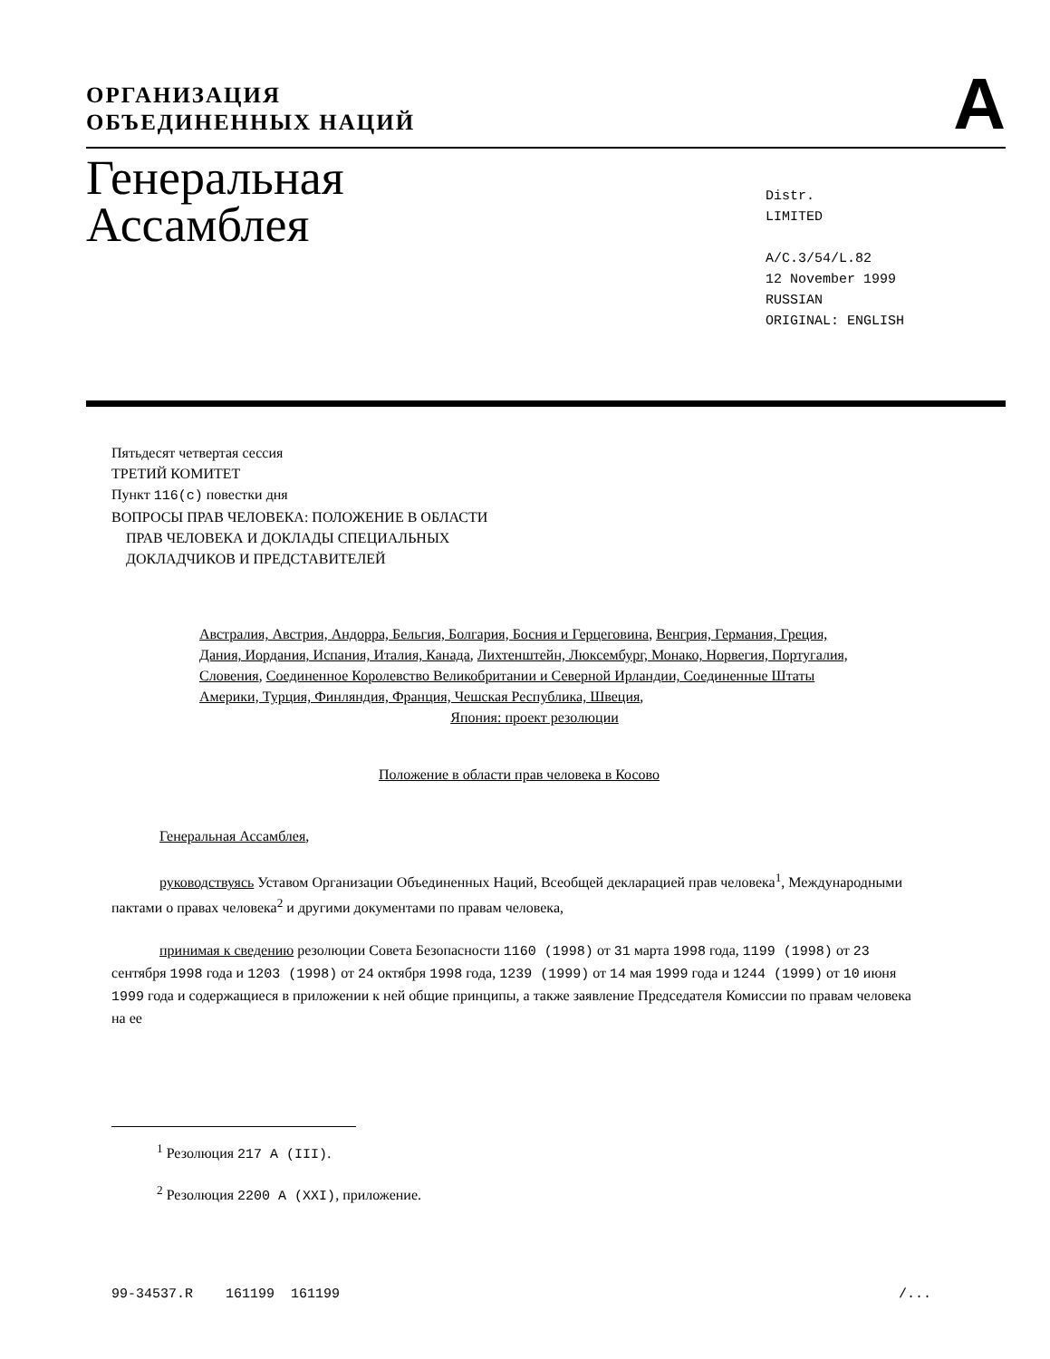ОРГАНИЗАЦИЯ
ОБЪЕДИНЕННЫХ НАЦИЙ
A
Генеральная Ассамблея
Distr.
LIMITED
A/C.3/54/L.82
12 November 1999
RUSSIAN
ORIGINAL: ENGLISH
Пятьдесят четвертая сессия
ТРЕТИЙ КОМИТЕТ
Пункт 116(c) повестки дня
ВОПРОСЫ ПРАВ ЧЕЛОВЕКА: ПОЛОЖЕНИЕ В ОБЛАСТИ
ПРАВ ЧЕЛОВЕКА И ДОКЛАДЫ СПЕЦИАЛЬНЫХ
ДОКЛАДЧИКОВ И ПРЕДСТАВИТЕЛЕЙ
Австралия, Австрия, Андорра, Бельгия, Болгария, Босния и Герцеговина, Венгрия, Германия, Греция, Дания, Иордания, Испания, Италия, Канада, Лихтенштейн, Люксембург, Монако, Норвегия, Португалия, Словения, Соединенное Королевство Великобритании и Северной Ирландии, Соединенные Штаты Америки, Турция, Финляндия, Франция, Чешская Республика, Швеция,
Япония: проект резолюции
Положение в области прав человека в Косово
Генеральная Ассамблея,
руководствуясь Уставом Организации Объединенных Наций, Всеобщей декларацией прав человека<sup>1</sup>, Международными пактами о правах человека<sup>2</sup> и другими документами по правам человека,
принимая к сведению резолюции Совета Безопасности 1160 (1998) от 31 марта 1998 года, 1199 (1998) от 23 сентября 1998 года и 1203 (1998) от 24 октября 1998 года, 1239 (1999) от 14 мая 1999 года и 1244 (1999) от 10 июня 1999 года и содержащиеся в приложении к ней общие принципы, а также заявление Председателя Комиссии по правам человека на ее
<sup>1</sup> Резолюция 217 A (III).
<sup>2</sup> Резолюция 2200 A (XXI), приложение.
99-34537.R 161199 161199 /...